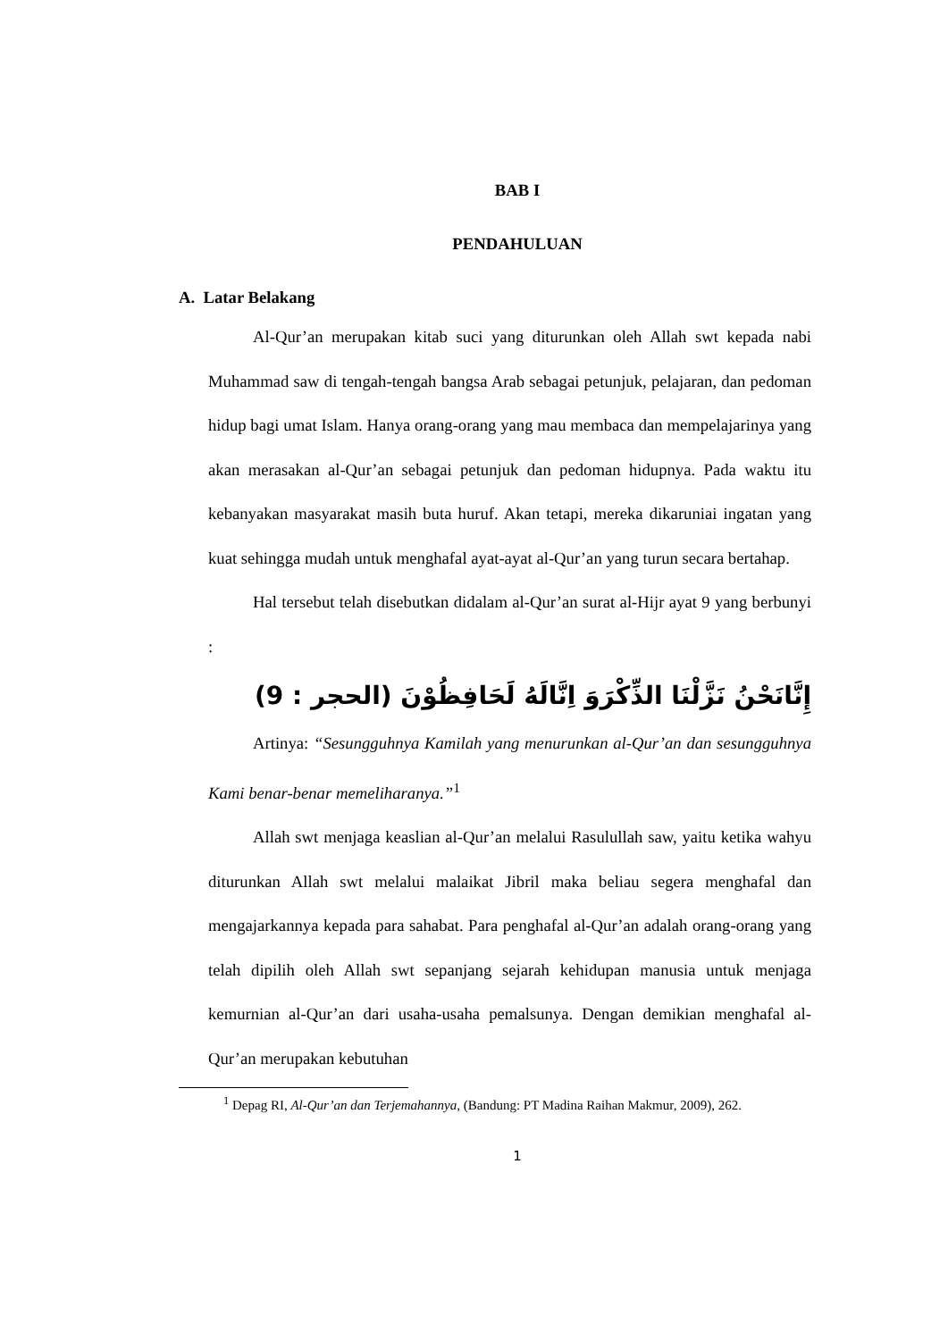BAB I
PENDAHULUAN
A. Latar Belakang
Al-Qur’an merupakan kitab suci yang diturunkan oleh Allah swt kepada nabi Muhammad saw di tengah-tengah bangsa Arab sebagai petunjuk, pelajaran, dan pedoman hidup bagi umat Islam. Hanya orang-orang yang mau membaca dan mempelajarinya yang akan merasakan al-Qur’an sebagai petunjuk dan pedoman hidupnya. Pada waktu itu kebanyakan masyarakat masih buta huruf. Akan tetapi, mereka dikaruniai ingatan yang kuat sehingga mudah untuk menghafal ayat-ayat al-Qur’an yang turun secara bertahap.
Hal tersebut telah disebutkan didalam al-Qur’an surat al-Hijr ayat 9 yang berbunyi :
إِنَّانَحْنُ نَزَّلْنَا الذِّكْرَوَ اِنَّالَهُ لَحَافِظُوْنَ (الحجر : 9)
Artinya: “Sesungguhnya Kamilah yang menurunkan al-Qur’an dan sesungguhnya Kami benar-benar memeliharanya.”<sup>1</sup>
Allah swt menjaga keaslian al-Qur’an melalui Rasulullah saw, yaitu ketika wahyu diturunkan Allah swt melalui malaikat Jibril maka beliau segera menghafal dan mengajarkannya kepada para sahabat. Para penghafal al-Qur’an adalah orang-orang yang telah dipilih oleh Allah swt sepanjang sejarah kehidupan manusia untuk menjaga kemurnian al-Qur’an dari usaha-usaha pemalsunya. Dengan demikian menghafal al-Qur’an merupakan kebutuhan
<sup>1</sup> Depag RI, Al-Qur’an dan Terjemahannya, (Bandung: PT Madina Raihan Makmur, 2009), 262.
1